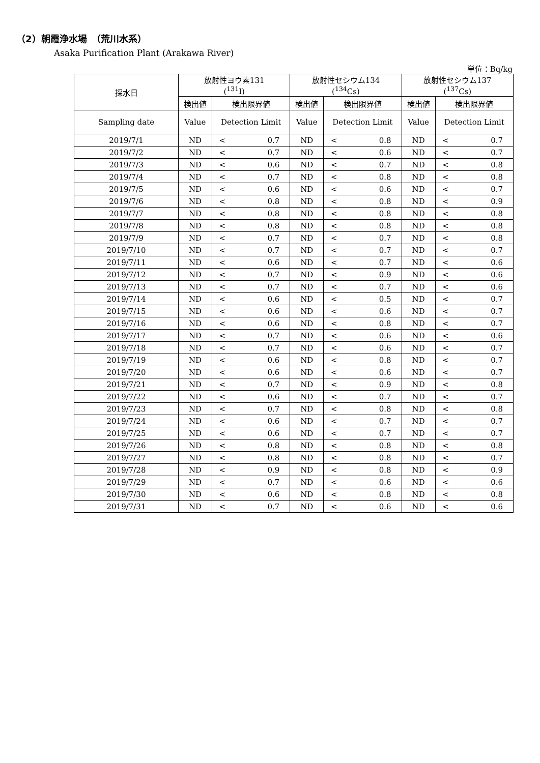（2）朝霞浄水場　（荒川水系）
Asaka Purification Plant (Arakawa River)
単位：Bq/kg
| 採水日 | 放射性ヨウ素131 (<sup>131</sup>I) | | | 放射性セシウム134 (<sup>134</sup>Cs) | | | 放射性セシウム137 (<sup>137</sup>Cs) | | |
| --- | --- | --- | --- | --- | --- | --- | --- | --- | --- |
| | 検出値 | 検出限界値 | | 検出値 | 検出限界値 | | 検出値 | 検出限界値 | |
| Sampling date | Value | Detection Limit | | Value | Detection Limit | | Value | Detection Limit | |
| 2019/7/1 | ND | < | 0.7 | ND | < | 0.8 | ND | < | 0.7 |
| 2019/7/2 | ND | < | 0.7 | ND | < | 0.6 | ND | < | 0.7 |
| 2019/7/3 | ND | < | 0.6 | ND | < | 0.7 | ND | < | 0.8 |
| 2019/7/4 | ND | < | 0.7 | ND | < | 0.8 | ND | < | 0.8 |
| 2019/7/5 | ND | < | 0.6 | ND | < | 0.6 | ND | < | 0.7 |
| 2019/7/6 | ND | < | 0.8 | ND | < | 0.8 | ND | < | 0.9 |
| 2019/7/7 | ND | < | 0.8 | ND | < | 0.8 | ND | < | 0.8 |
| 2019/7/8 | ND | < | 0.8 | ND | < | 0.8 | ND | < | 0.8 |
| 2019/7/9 | ND | < | 0.7 | ND | < | 0.7 | ND | < | 0.8 |
| 2019/7/10 | ND | < | 0.7 | ND | < | 0.7 | ND | < | 0.7 |
| 2019/7/11 | ND | < | 0.6 | ND | < | 0.7 | ND | < | 0.6 |
| 2019/7/12 | ND | < | 0.7 | ND | < | 0.9 | ND | < | 0.6 |
| 2019/7/13 | ND | < | 0.7 | ND | < | 0.7 | ND | < | 0.6 |
| 2019/7/14 | ND | < | 0.6 | ND | < | 0.5 | ND | < | 0.7 |
| 2019/7/15 | ND | < | 0.6 | ND | < | 0.6 | ND | < | 0.7 |
| 2019/7/16 | ND | < | 0.6 | ND | < | 0.8 | ND | < | 0.7 |
| 2019/7/17 | ND | < | 0.7 | ND | < | 0.6 | ND | < | 0.6 |
| 2019/7/18 | ND | < | 0.7 | ND | < | 0.6 | ND | < | 0.7 |
| 2019/7/19 | ND | < | 0.6 | ND | < | 0.8 | ND | < | 0.7 |
| 2019/7/20 | ND | < | 0.6 | ND | < | 0.6 | ND | < | 0.7 |
| 2019/7/21 | ND | < | 0.7 | ND | < | 0.9 | ND | < | 0.8 |
| 2019/7/22 | ND | < | 0.6 | ND | < | 0.7 | ND | < | 0.7 |
| 2019/7/23 | ND | < | 0.7 | ND | < | 0.8 | ND | < | 0.8 |
| 2019/7/24 | ND | < | 0.6 | ND | < | 0.7 | ND | < | 0.7 |
| 2019/7/25 | ND | < | 0.6 | ND | < | 0.7 | ND | < | 0.7 |
| 2019/7/26 | ND | < | 0.8 | ND | < | 0.8 | ND | < | 0.8 |
| 2019/7/27 | ND | < | 0.8 | ND | < | 0.8 | ND | < | 0.7 |
| 2019/7/28 | ND | < | 0.9 | ND | < | 0.8 | ND | < | 0.9 |
| 2019/7/29 | ND | < | 0.7 | ND | < | 0.6 | ND | < | 0.6 |
| 2019/7/30 | ND | < | 0.6 | ND | < | 0.8 | ND | < | 0.8 |
| 2019/7/31 | ND | < | 0.7 | ND | < | 0.6 | ND | < | 0.6 |